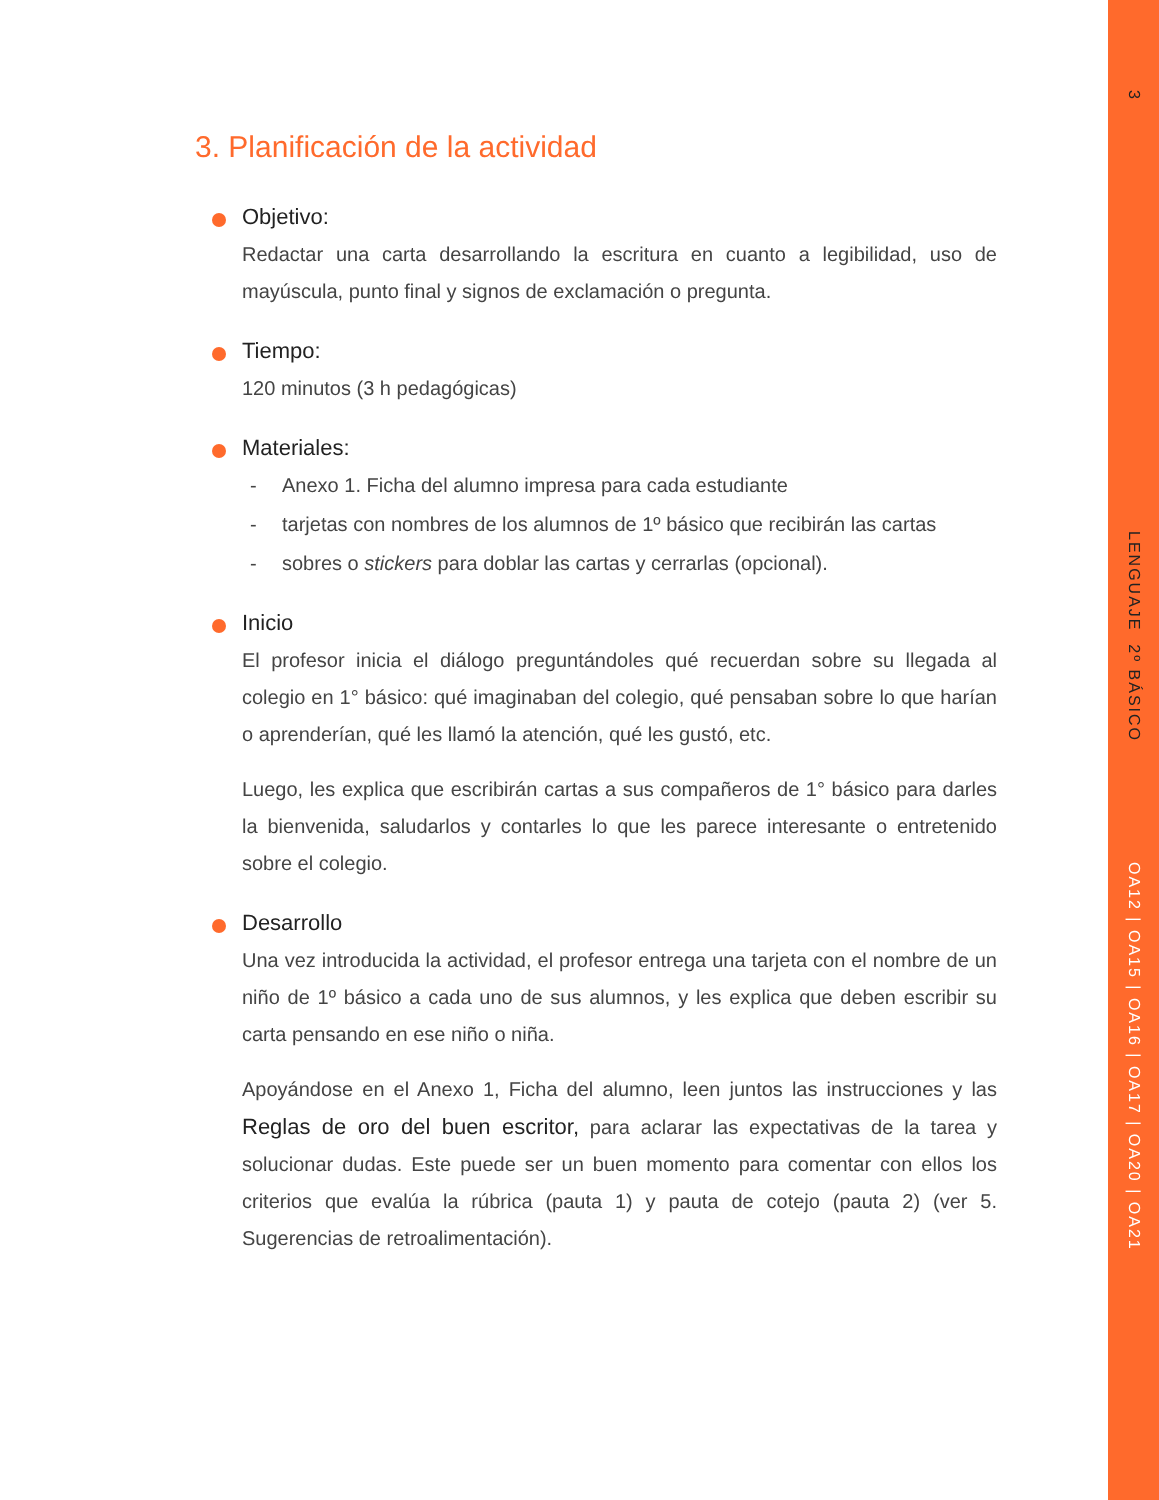3
LENGUAJE 2º BÁSICO
OA12 | OA15 | OA16 | OA17 | OA20 | OA21
3. Planificación de la actividad
Objetivo:
Redactar una carta desarrollando la escritura en cuanto a legibilidad, uso de mayúscula, punto final y signos de exclamación o pregunta.
Tiempo:
120 minutos (3 h pedagógicas)
Materiales:
- Anexo 1. Ficha del alumno impresa para cada estudiante
- tarjetas con nombres de los alumnos de 1º básico que recibirán las cartas
- sobres o stickers para doblar las cartas y cerrarlas (opcional).
Inicio
El profesor inicia el diálogo preguntándoles qué recuerdan sobre su llegada al colegio en 1° básico: qué imaginaban del colegio, qué pensaban sobre lo que harían o aprenderían, qué les llamó la atención, qué les gustó, etc.
Luego, les explica que escribirán cartas a sus compañeros de 1° básico para darles la bienvenida, saludarlos y contarles lo que les parece interesante o entretenido sobre el colegio.
Desarrollo
Una vez introducida la actividad, el profesor entrega una tarjeta con el nombre de un niño de 1º básico a cada uno de sus alumnos, y les explica que deben escribir su carta pensando en ese niño o niña.
Apoyándose en el Anexo 1, Ficha del alumno, leen juntos las instrucciones y las Reglas de oro del buen escritor, para aclarar las expectativas de la tarea y solucionar dudas. Este puede ser un buen momento para comentar con ellos los criterios que evalúa la rúbrica (pauta 1) y pauta de cotejo (pauta 2) (ver 5. Sugerencias de retroalimentación).